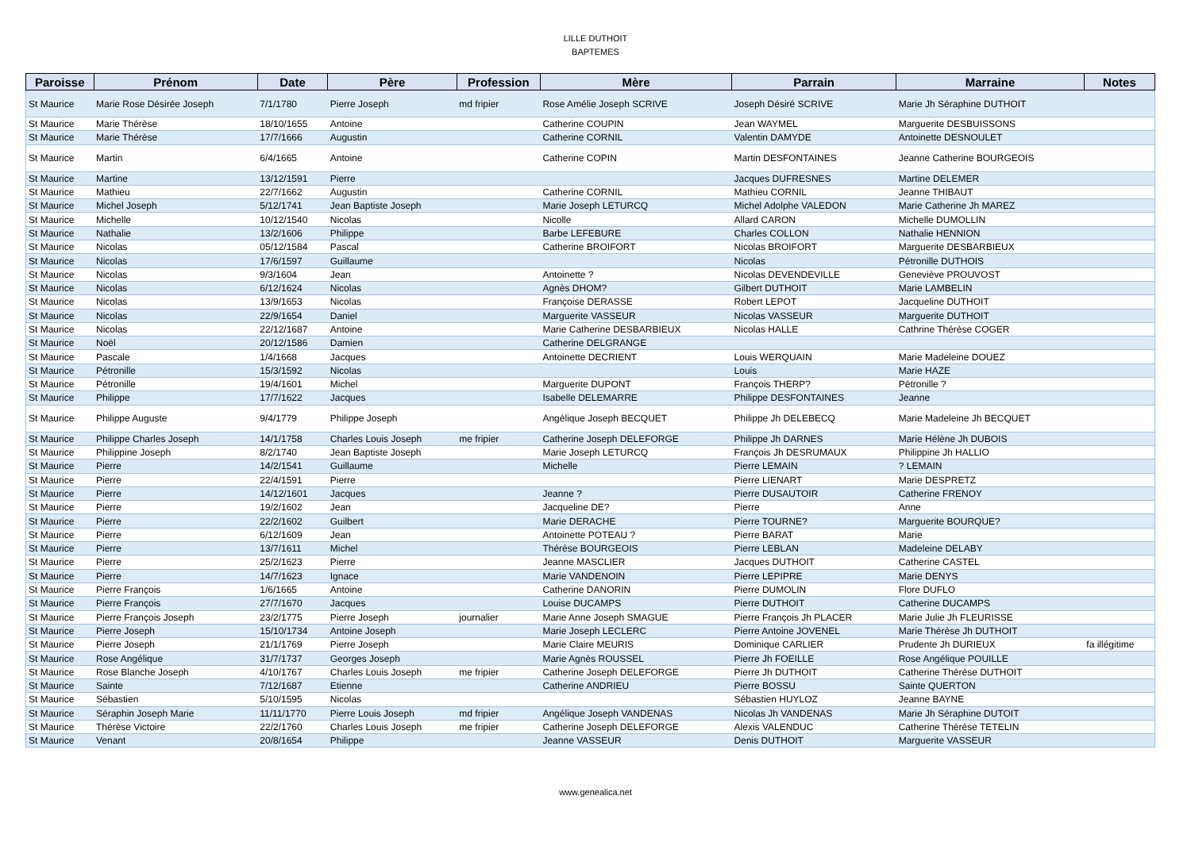LILLE DUTHOIT
BAPTEMES
| Paroisse | Prénom | Date | Père | Profession | Mère | Parrain | Marraine | Notes |
| --- | --- | --- | --- | --- | --- | --- | --- | --- |
| St Maurice | Marie Rose Désirée Joseph | 7/1/1780 | Pierre Joseph | md fripier | Rose Amélie Joseph SCRIVE | Joseph Désiré SCRIVE | Marie Jh Séraphine DUTHOIT | |
| St Maurice | Marie Thérèse | 18/10/1655 | Antoine | | Catherine COUPIN | Jean WAYMEL | Marguerite DESBUISSONS | |
| St Maurice | Marie Thérèse | 17/7/1666 | Augustin | | Catherine CORNIL | Valentin DAMYDE | Antoinette DESNOULET | |
| St Maurice | Martin | 6/4/1665 | Antoine | | Catherine COPIN | Martin DESFONTAINES | Jeanne Catherine BOURGEOIS | |
| St Maurice | Martine | 13/12/1591 | Pierre | | | Jacques DUFRESNES | Martine DELEMER | |
| St Maurice | Mathieu | 22/7/1662 | Augustin | | Catherine CORNIL | Mathieu CORNIL | Jeanne THIBAUT | |
| St Maurice | Michel Joseph | 5/12/1741 | Jean Baptiste Joseph | | Marie Joseph LETURCQ | Michel Adolphe VALEDON | Marie Catherine Jh MAREZ | |
| St Maurice | Michelle | 10/12/1540 | Nicolas | | Nicolle | Allard CARON | Michelle DUMOLLIN | |
| St Maurice | Nathalie | 13/2/1606 | Philippe | | Barbe LEFEBURE | Charles COLLON | Nathalie HENNION | |
| St Maurice | Nicolas | 05/12/1584 | Pascal | | Catherine BROIFORT | Nicolas BROIFORT | Marguerite DESBARBIEUX | |
| St Maurice | Nicolas | 17/6/1597 | Guillaume | | | Nicolas | Pétronille DUTHOIS | |
| St Maurice | Nicolas | 9/3/1604 | Jean | | Antoinette ? | Nicolas DEVENDEVILLE | Geneviève PROUVOST | |
| St Maurice | Nicolas | 6/12/1624 | Nicolas | | Agnès DHOM? | Gilbert DUTHOIT | Marie LAMBELIN | |
| St Maurice | Nicolas | 13/9/1653 | Nicolas | | Françoise DERASSE | Robert LEPOT | Jacqueline DUTHOIT | |
| St Maurice | Nicolas | 22/9/1654 | Daniel | | Marguerite VASSEUR | Nicolas VASSEUR | Marguerite DUTHOIT | |
| St Maurice | Nicolas | 22/12/1687 | Antoine | | Marie Catherine DESBARBIEUX | Nicolas HALLE | Cathrine Thérèse COGER | |
| St Maurice | Noël | 20/12/1586 | Damien | | Catherine DELGRANGE | | | |
| St Maurice | Pascale | 1/4/1668 | Jacques | | Antoinette DECRIENT | Louis WERQUAIN | Marie Madeleine DOUEZ | |
| St Maurice | Pétronille | 15/3/1592 | Nicolas | | | Louis | Marie HAZE | |
| St Maurice | Pétronille | 19/4/1601 | Michel | | Marguerite DUPONT | François THERP? | Pétronille ? | |
| St Maurice | Philippe | 17/7/1622 | Jacques | | Isabelle DELEMARRE | Philippe DESFONTAINES | Jeanne | |
| St Maurice | Philippe Auguste | 9/4/1779 | Philippe Joseph | | Angélique Joseph BECQUET | Philippe Jh DELEBECQ | Marie Madeleine Jh BECQUET | |
| St Maurice | Philippe Charles Joseph | 14/1/1758 | Charles Louis Joseph | me fripier | Catherine Joseph DELEFORGE | Philippe Jh DARNES | Marie Hélène Jh DUBOIS | |
| St Maurice | Philippine Joseph | 8/2/1740 | Jean Baptiste Joseph | | Marie Joseph LETURCQ | François Jh DESRUMAUX | Philippine Jh HALLIO | |
| St Maurice | Pierre | 14/2/1541 | Guillaume | | Michelle | Pierre LEMAIN | ? LEMAIN | |
| St Maurice | Pierre | 22/4/1591 | Pierre | | | Pierre LIENART | Marie DESPRETZ | |
| St Maurice | Pierre | 14/12/1601 | Jacques | | Jeanne ? | Pierre DUSAUTOIR | Catherine FRENOY | |
| St Maurice | Pierre | 19/2/1602 | Jean | | Jacqueline DE? | Pierre | Anne | |
| St Maurice | Pierre | 22/2/1602 | Guilbert | | Marie DERACHE | Pierre TOURNE? | Marguerite BOURQUE? | |
| St Maurice | Pierre | 6/12/1609 | Jean | | Antoinette POTEAU ? | Pierre BARAT | Marie | |
| St Maurice | Pierre | 13/7/1611 | Michel | | Thérèse BOURGEOIS | Pierre LEBLAN | Madeleine DELABY | |
| St Maurice | Pierre | 25/2/1623 | Pierre | | Jeanne MASCLIER | Jacques DUTHOIT | Catherine CASTEL | |
| St Maurice | Pierre | 14/7/1623 | Ignace | | Marie VANDENOIN | Pierre LEPIPRE | Marie DENYS | |
| St Maurice | Pierre François | 1/6/1665 | Antoine | | Catherine DANORIN | Pierre DUMOLIN | Flore DUFLO | |
| St Maurice | Pierre François | 27/7/1670 | Jacques | | Louise DUCAMPS | Pierre DUTHOIT | Catherine DUCAMPS | |
| St Maurice | Pierre François Joseph | 23/2/1775 | Pierre Joseph | journalier | Marie Anne Joseph SMAGUE | Pierre François Jh PLACER | Marie Julie Jh FLEURISSE | |
| St Maurice | Pierre Joseph | 15/10/1734 | Antoine Joseph | | Marie Joseph LECLERC | Pierre Antoine JOVENEL | Marie Thérèse Jh DUTHOIT | |
| St Maurice | Pierre Joseph | 21/1/1769 | Pierre Joseph | | Marie Claire MEURIS | Dominique CARLIER | Prudente Jh DURIEUX | fa illégitime |
| St Maurice | Rose Angélique | 31/7/1737 | Georges Joseph | | Marie Agnès ROUSSEL | Pierre Jh FOEILLE | Rose Angélique POUILLE | |
| St Maurice | Rose Blanche Joseph | 4/10/1767 | Charles Louis Joseph | me fripier | Catherine Joseph DELEFORGE | Pierre Jh DUTHOIT | Catherine Thérèse DUTHOIT | |
| St Maurice | Sainte | 7/12/1687 | Etienne | | Catherine ANDRIEU | Pierre BOSSU | Sainte QUERTON | |
| St Maurice | Sébastien | 5/10/1595 | Nicolas | | | Sébastien HUYLOZ | Jeanne BAYNE | |
| St Maurice | Séraphin Joseph Marie | 11/11/1770 | Pierre Louis Joseph | md fripier | Angélique Joseph VANDENAS | Nicolas Jh VANDENAS | Marie Jh Séraphine DUTOIT | |
| St Maurice | Thérèse Victoire | 22/2/1760 | Charles Louis Joseph | me fripier | Catherine Joseph DELEFORGE | Alexis VALENDUC | Catherine Thérèse TETELIN | |
| St Maurice | Venant | 20/8/1654 | Philippe | | Jeanne VASSEUR | Denis DUTHOIT | Marguerite VASSEUR | |
www.genealica.net